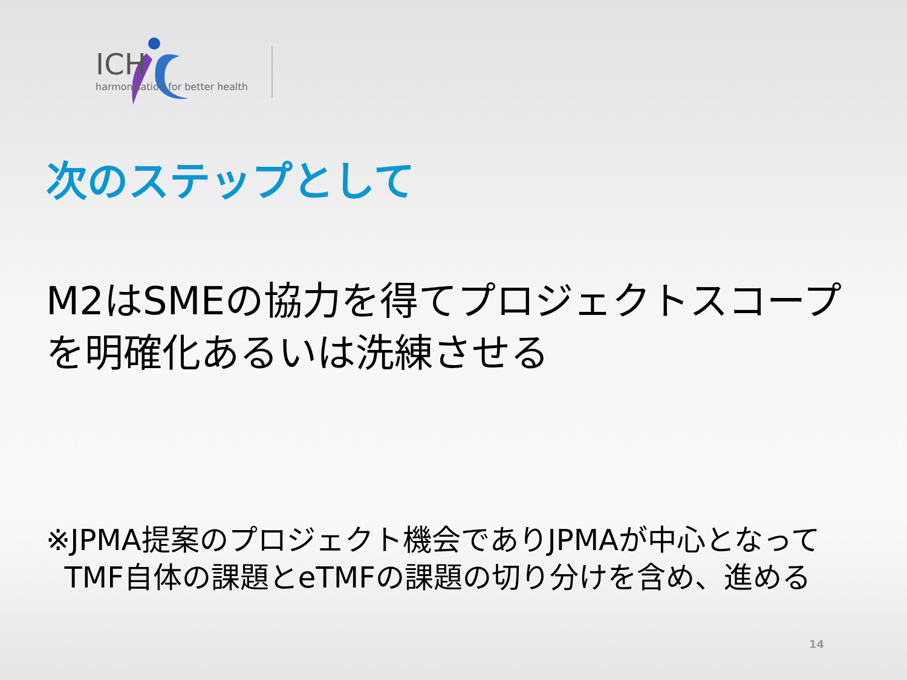ICH
harmonisation for better health
次のステップとして
M2はSMEの協力を得てプロジェクトスコープを明確化あるいは洗練させる
※JPMA提案のプロジェクト機会でありJPMAが中心となって
TMF自体の課題とeTMFの課題の切り分けを含め、進める
14